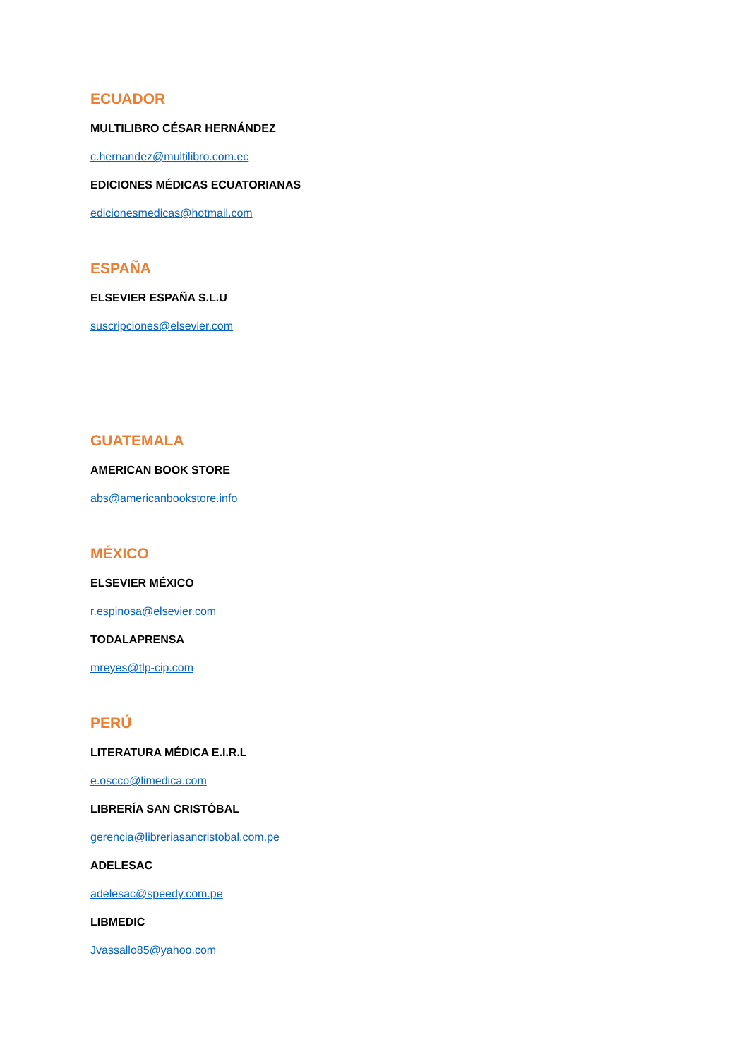ECUADOR
MULTILIBRO CÉSAR HERNÁNDEZ
c.hernandez@multilibro.com.ec
EDICIONES MÉDICAS ECUATORIANAS
edicionesmedicas@hotmail.com
ESPAÑA
ELSEVIER ESPAÑA S.L.U
suscripciones@elsevier.com
GUATEMALA
AMERICAN BOOK STORE
abs@americanbookstore.info
MÉXICO
ELSEVIER MÉXICO
r.espinosa@elsevier.com
TODALAPRENSA
mreyes@tlp-cip.com
PERÚ
LITERATURA MÉDICA E.I.R.L
e.oscco@limedica.com
LIBRERÍA SAN CRISTÓBAL
gerencia@libreriasancristobal.com.pe
ADELESAC
adelesac@speedy.com.pe
LIBMEDIC
Jvassallo85@yahoo.com